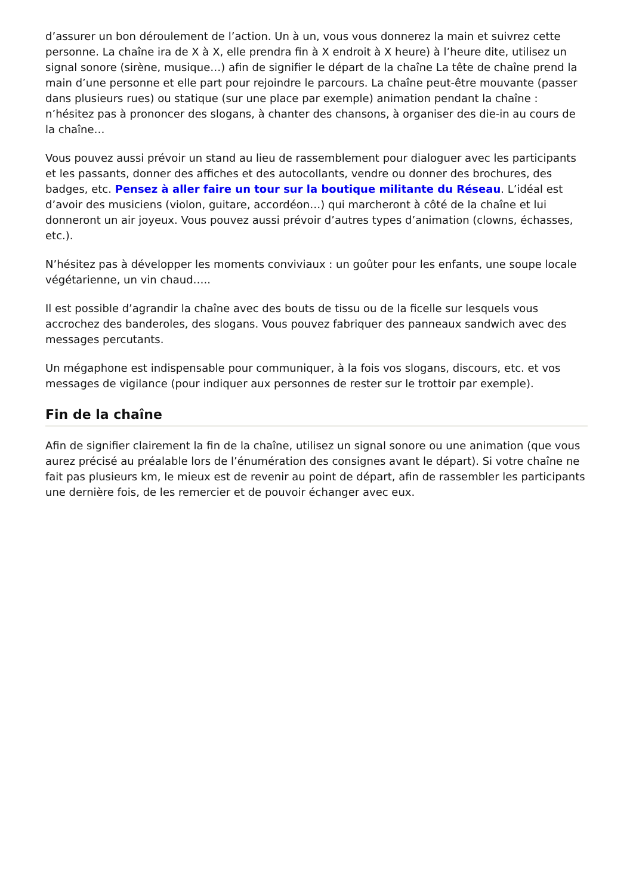d’assurer un bon déroulement de l’action. Un à un, vous vous donnerez la main et suivrez cette personne. La chaîne ira de X à X, elle prendra fin à X endroit à X heure) à l’heure dite, utilisez un signal sonore (sirène, musique…) afin de signifier le départ de la chaîne La tête de chaîne prend la main d’une personne et elle part pour rejoindre le parcours. La chaîne peut-être mouvante (passer dans plusieurs rues) ou statique (sur une place par exemple) animation pendant la chaîne : n’hésitez pas à prononcer des slogans, à chanter des chansons, à organiser des die-in au cours de la chaîne…
Vous pouvez aussi prévoir un stand au lieu de rassemblement pour dialoguer avec les participants et les passants, donner des affiches et des autocollants, vendre ou donner des brochures, des badges, etc. Pensez à aller faire un tour sur la boutique militante du Réseau. L’idéal est d’avoir des musiciens (violon, guitare, accordéon…) qui marcheront à côté de la chaîne et lui donneront un air joyeux. Vous pouvez aussi prévoir d’autres types d’animation (clowns, échasses, etc.).
N’hésitez pas à développer les moments conviviaux : un goûter pour les enfants, une soupe locale végétarienne, un vin chaud…..
Il est possible d’agrandir la chaîne avec des bouts de tissu ou de la ficelle sur lesquels vous accrochez des banderoles, des slogans. Vous pouvez fabriquer des panneaux sandwich avec des messages percutants.
Un mégaphone est indispensable pour communiquer, à la fois vos slogans, discours, etc. et vos messages de vigilance (pour indiquer aux personnes de rester sur le trottoir par exemple).
Fin de la chaîne
Afin de signifier clairement la fin de la chaîne, utilisez un signal sonore ou une animation (que vous aurez précisé au préalable lors de l’énumération des consignes avant le départ). Si votre chaîne ne fait pas plusieurs km, le mieux est de revenir au point de départ, afin de rassembler les participants une dernière fois, de les remercier et de pouvoir échanger avec eux.